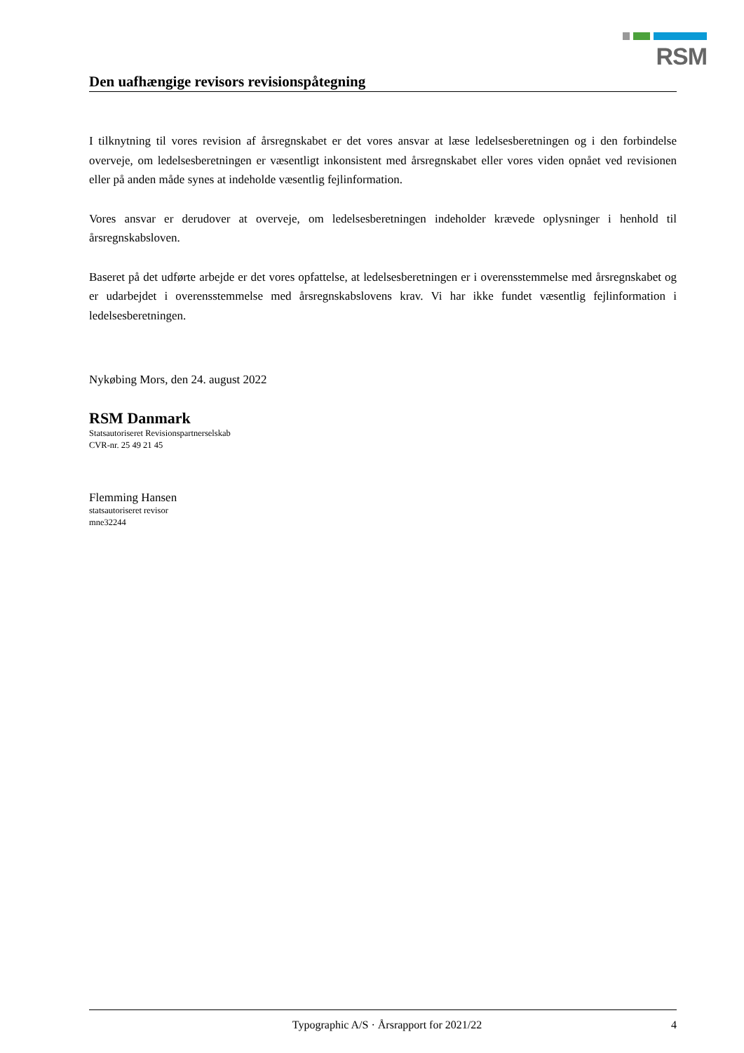RSM
Den uafhængige revisors revisionspåtegning
I tilknytning til vores revision af årsregnskabet er det vores ansvar at læse ledelsesberetningen og i den forbindelse overveje, om ledelsesberetningen er væsentligt inkonsistent med årsregnskabet eller vores viden opnået ved revisionen eller på anden måde synes at indeholde væsentlig fejlinformation.
Vores ansvar er derudover at overveje, om ledelsesberetningen indeholder krævede oplysninger i henhold til årsregnskabsloven.
Baseret på det udførte arbejde er det vores opfattelse, at ledelsesberetningen er i overensstemmelse med årsregnskabet og er udarbejdet i overensstemmelse med årsregnskabslovens krav. Vi har ikke fundet væsentlig fejlinformation i ledelsesberetningen.
Nykøbing Mors, den 24. august 2022
RSM Danmark
Statsautoriseret Revisionspartnerselskab
CVR-nr. 25 49 21 45
Flemming Hansen
statsautoriseret revisor
mne32244
Typographic A/S · Årsrapport for 2021/22 4